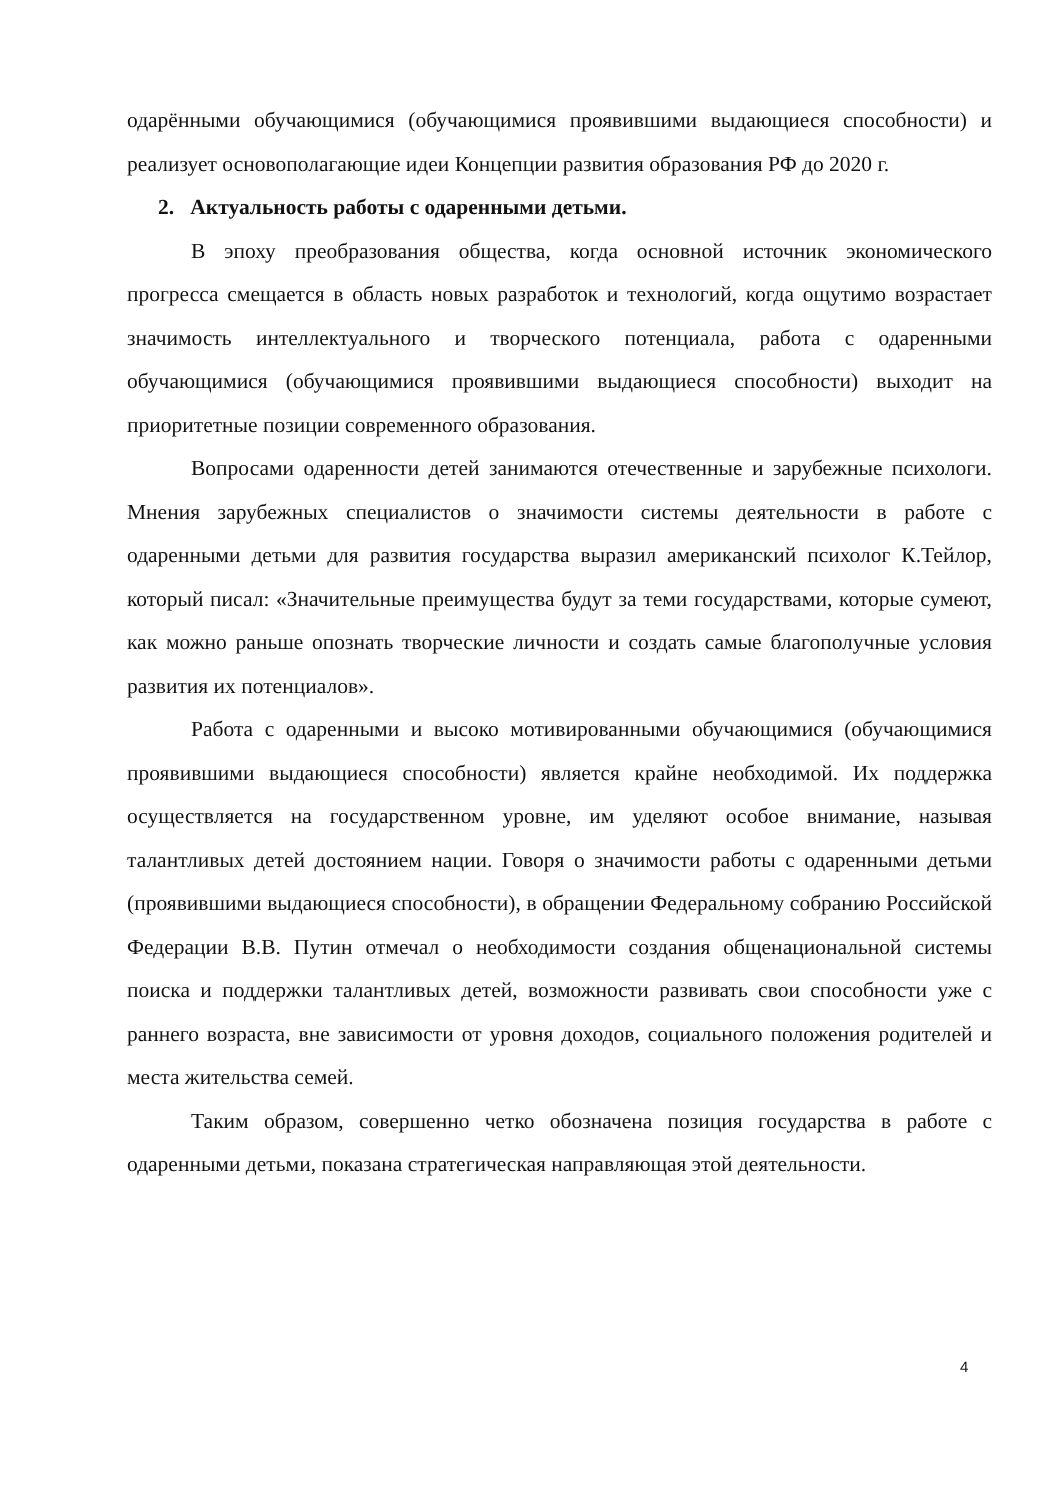одарёнными обучающимися (обучающимися проявившими выдающиеся способности) и реализует основополагающие идеи Концепции развития образования РФ до 2020 г.
2. Актуальность работы с одаренными детьми.
В эпоху преобразования общества, когда основной источник экономического прогресса смещается в область новых разработок и технологий, когда ощутимо возрастает значимость интеллектуального и творческого потенциала, работа с одаренными обучающимися (обучающимися проявившими выдающиеся способности) выходит на приоритетные позиции современного образования.
Вопросами одаренности детей занимаются отечественные и зарубежные психологи. Мнения зарубежных специалистов о значимости системы деятельности в работе с одаренными детьми для развития государства выразил американский психолог К.Тейлор, который писал: «Значительные преимущества будут за теми государствами, которые сумеют, как можно раньше опознать творческие личности и создать самые благополучные условия развития их потенциалов».
Работа с одаренными и высоко мотивированными обучающимися (обучающимися проявившими выдающиеся способности) является крайне необходимой. Их поддержка осуществляется на государственном уровне, им уделяют особое внимание, называя талантливых детей достоянием нации. Говоря о значимости работы с одаренными детьми (проявившими выдающиеся способности), в обращении Федеральному собранию Российской Федерации В.В. Путин отмечал о необходимости создания общенациональной системы поиска и поддержки талантливых детей, возможности развивать свои способности уже с раннего возраста, вне зависимости от уровня доходов, социального положения родителей и места жительства семей.
Таким образом, совершенно четко обозначена позиция государства в работе с одаренными детьми, показана стратегическая направляющая этой деятельности.
4